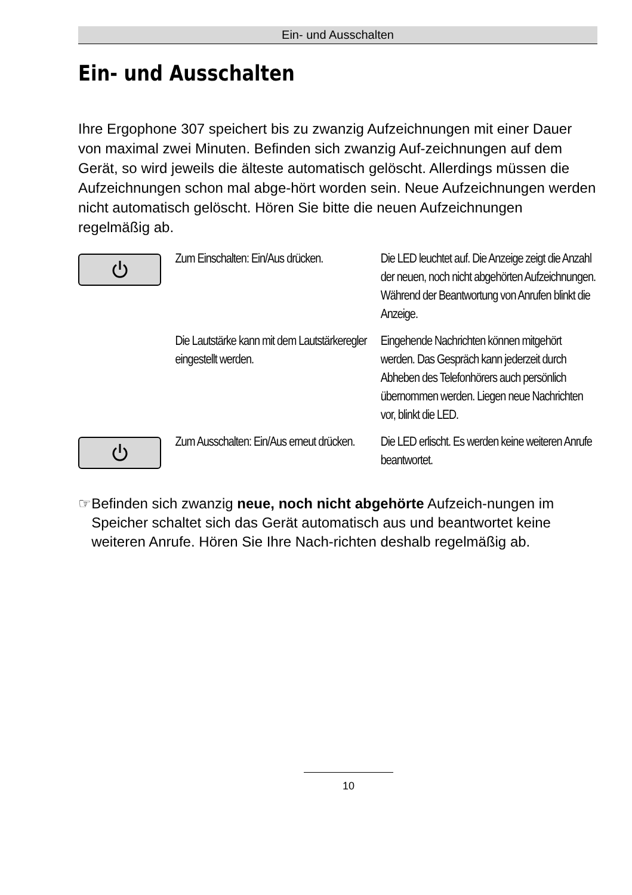Ein- und Ausschalten
Ein- und Ausschalten
Ihre Ergophone 307 speichert bis zu zwanzig Aufzeichnungen mit einer Dauer von maximal zwei Minuten. Befinden sich zwanzig Auf-zeichnungen auf dem Gerät, so wird jeweils die älteste automatisch gelöscht. Allerdings müssen die Aufzeichnungen schon mal abge-hört worden sein. Neue Aufzeichnungen werden nicht automatisch gelöscht. Hören Sie bitte die neuen Aufzeichnungen regelmäßig ab.
Zum Einschalten: Ein/Aus drücken.
Die LED leuchtet auf. Die Anzeige zeigt die Anzahl der neuen, noch nicht abgehörten Aufzeichnungen. Während der Beantwortung von Anrufen blinkt die Anzeige.
Die Lautstärke kann mit dem Lautstärkeregler eingestellt werden.
Eingehende Nachrichten können mitgehört werden. Das Gespräch kann jederzeit durch Abheben des Telefonhörers auch persönlich übernommen werden. Liegen neue Nachrichten vor, blinkt die LED.
Zum Ausschalten: Ein/Aus erneut drücken.
Die LED erlischt. Es werden keine weiteren Anrufe beantwortet.
☞ Befinden sich zwanzig neue, noch nicht abgehörte Aufzeich-nungen im Speicher schaltet sich das Gerät automatisch aus und beantwortet keine weiteren Anrufe. Hören Sie Ihre Nach-richten deshalb regelmäßig ab.
10